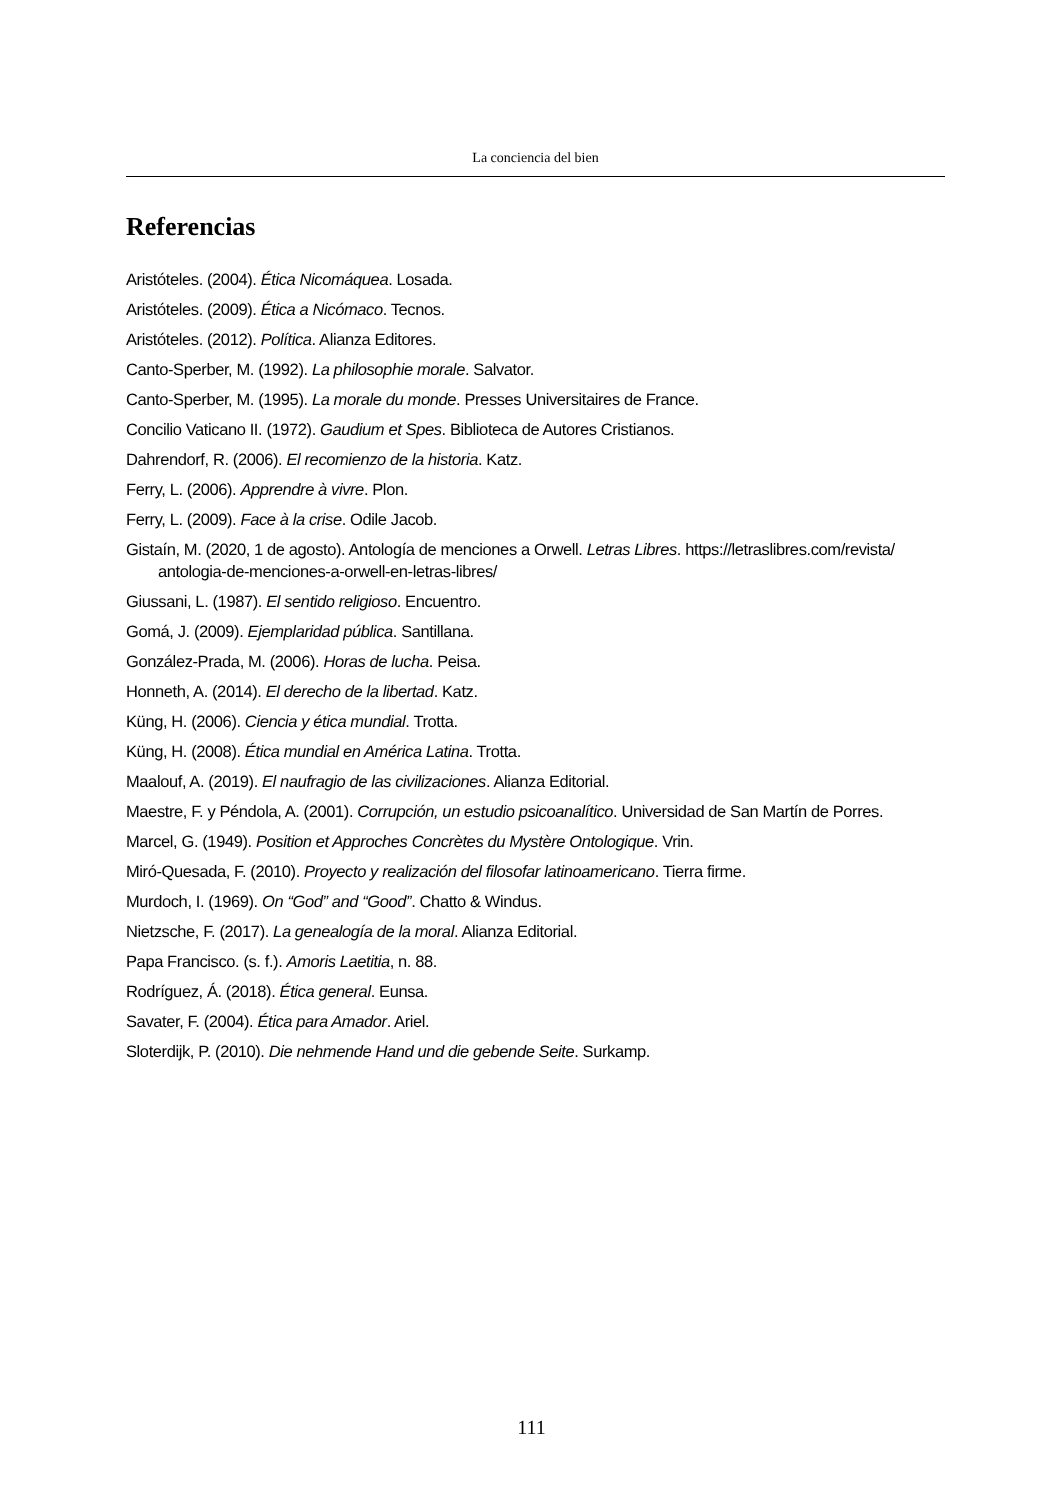La conciencia del bien
Referencias
Aristóteles. (2004). Ética Nicomáquea. Losada.
Aristóteles. (2009). Ética a Nicómaco. Tecnos.
Aristóteles. (2012). Política. Alianza Editores.
Canto-Sperber, M. (1992). La philosophie morale. Salvator.
Canto-Sperber, M. (1995). La morale du monde. Presses Universitaires de France.
Concilio Vaticano II. (1972). Gaudium et Spes. Biblioteca de Autores Cristianos.
Dahrendorf, R. (2006). El recomienzo de la historia. Katz.
Ferry, L. (2006). Apprendre à vivre. Plon.
Ferry, L. (2009). Face à la crise. Odile Jacob.
Gistaín, M. (2020, 1 de agosto). Antología de menciones a Orwell. Letras Libres. https://letraslibres.com/revista/ antologia-de-menciones-a-orwell-en-letras-libres/
Giussani, L. (1987). El sentido religioso. Encuentro.
Gomá, J. (2009). Ejemplaridad pública. Santillana.
González-Prada, M. (2006). Horas de lucha. Peisa.
Honneth, A. (2014). El derecho de la libertad. Katz.
Küng, H. (2006). Ciencia y ética mundial. Trotta.
Küng, H. (2008). Ética mundial en América Latina. Trotta.
Maalouf, A. (2019). El naufragio de las civilizaciones. Alianza Editorial.
Maestre, F. y Péndola, A. (2001). Corrupción, un estudio psicoanalítico. Universidad de San Martín de Porres.
Marcel, G. (1949). Position et Approches Concrètes du Mystère Ontologique. Vrin.
Miró-Quesada, F. (2010). Proyecto y realización del filosofar latinoamericano. Tierra firme.
Murdoch, I. (1969). On “God” and “Good”. Chatto & Windus.
Nietzsche, F. (2017). La genealogía de la moral. Alianza Editorial.
Papa Francisco. (s. f.). Amoris Laetitia, n. 88.
Rodríguez, Á. (2018). Ética general. Eunsa.
Savater, F. (2004). Ética para Amador. Ariel.
Sloterdijk, P. (2010). Die nehmende Hand und die gebende Seite. Surkamp.
111